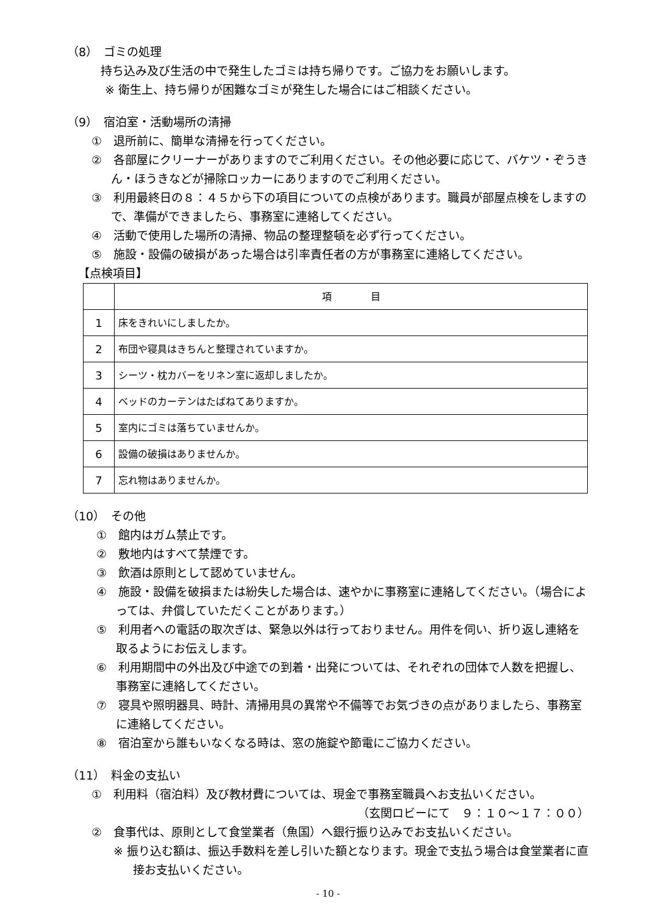（8）　ゴミの処理
持ち込み及び生活の中で発生したゴミは持ち帰りです。ご協力をお願いします。
※ 衛生上、持ち帰りが困難なゴミが発生した場合にはご相談ください。
（9）　宿泊室・活動場所の清掃
①　退所前に、簡単な清掃を行ってください。
②　各部屋にクリーナーがありますのでご利用ください。その他必要に応じて、バケツ・ぞうきん・ほうきなどが掃除ロッカーにありますのでご利用ください。
③　利用最終日の８：４５から下の項目についての点検があります。職員が部屋点検をしますので、準備ができましたら、事務室に連絡してください。
④　活動で使用した場所の清掃、物品の整理整頓を必ず行ってください。
⑤　施設・設備の破損があった場合は引率責任者の方が事務室に連絡してください。
【点検項目】
| | 項 目 |
| --- | --- |
| 1 | 床をきれいにしましたか。 |
| 2 | 布団や寝具はきちんと整理されていますか。 |
| 3 | シーツ・枕カバーをリネン室に返却しましたか。 |
| 4 | ベッドのカーテンはたばねてありますか。 |
| 5 | 室内にゴミは落ちていませんか。 |
| 6 | 設備の破損はありませんか。 |
| 7 | 忘れ物はありませんか。 |
（10）　その他
①　館内はガム禁止です。
②　敷地内はすべて禁煙です。
③　飲酒は原則として認めていません。
④　施設・設備を破損または紛失した場合は、速やかに事務室に連絡してください。（場合によっては、弁償していただくことがあります。）
⑤　利用者への電話の取次ぎは、緊急以外は行っておりません。用件を伺い、折り返し連絡を取るようにお伝えします。
⑥　利用期間中の外出及び中途での到着・出発については、それぞれの団体で人数を把握し、事務室に連絡してください。
⑦　寝具や照明器具、時計、清掃用具の異常や不備等でお気づきの点がありましたら、事務室に連絡してください。
⑧　宿泊室から誰もいなくなる時は、窓の施錠や節電にご協力ください。
（11）　料金の支払い
①　利用料（宿泊料）及び教材費については、現金で事務室職員へお支払いください。
（玄関ロビーにて　９：１０～１７：００）
②　食事代は、原則として食堂業者（魚国）へ銀行振り込みでお支払いください。
※ 振り込む額は、振込手数料を差し引いた額となります。現金で支払う場合は食堂業者に直接お支払いください。
- 10 -